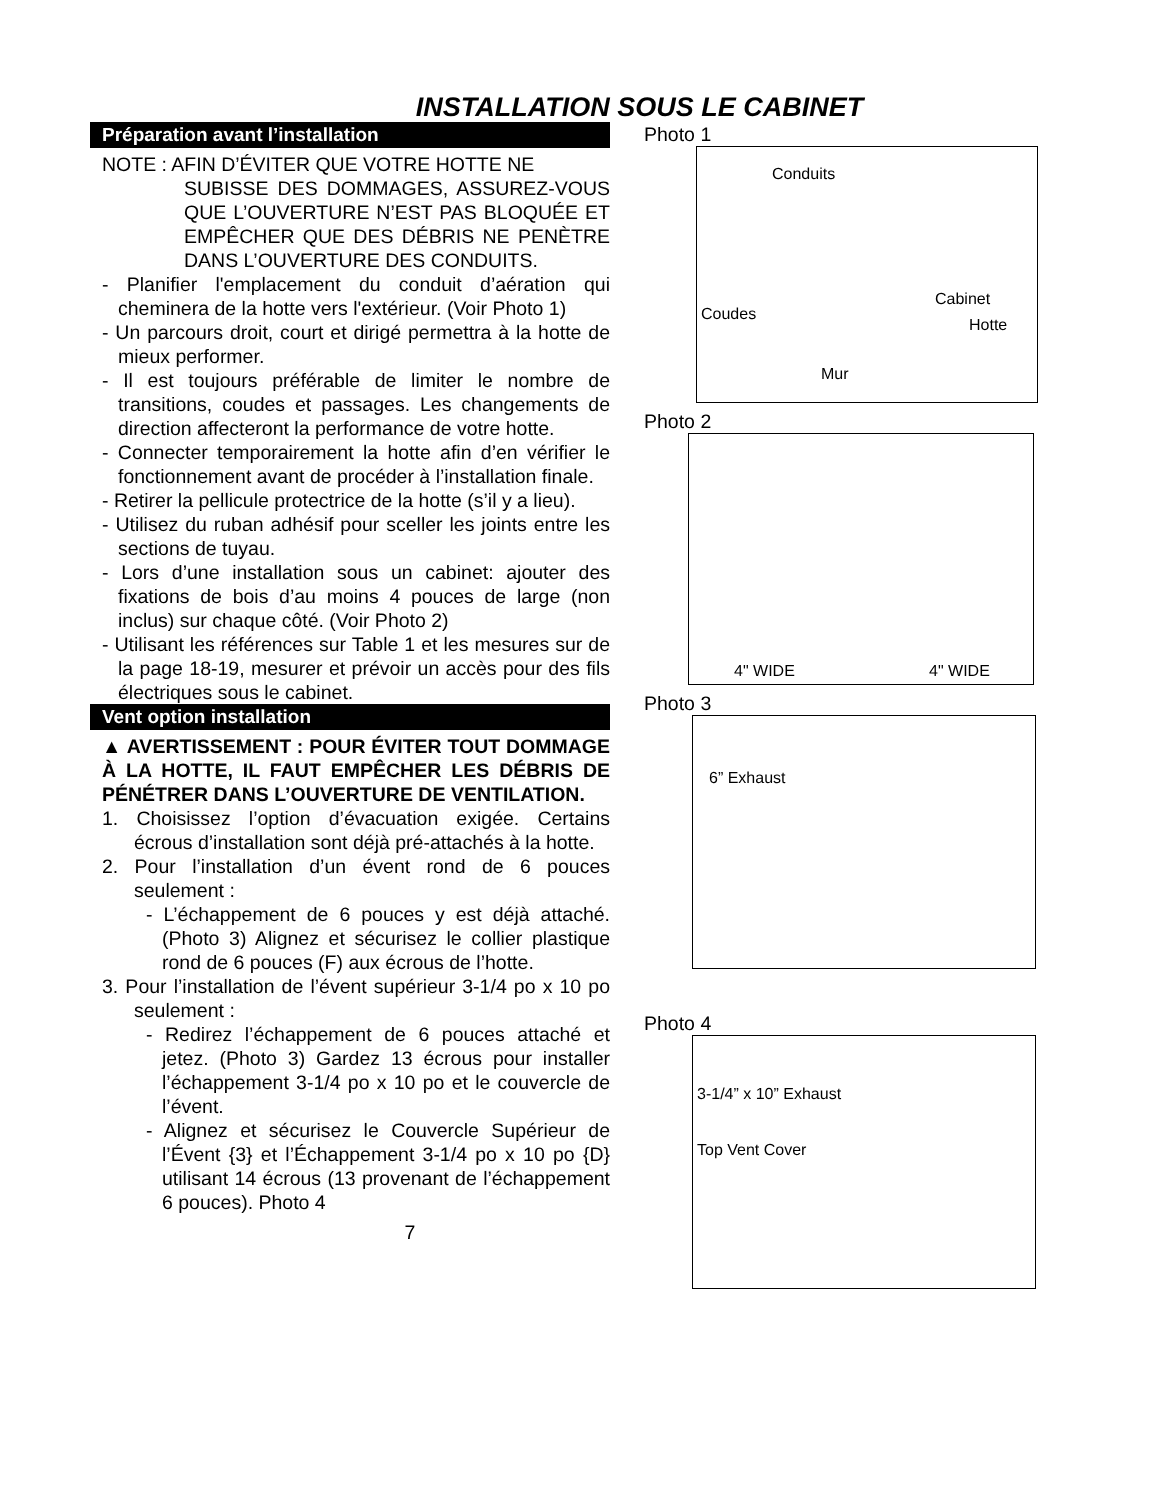INSTALLATION SOUS LE CABINET
Préparation avant l’installation
NOTE : AFIN D’ÉVITER QUE VOTRE HOTTE NE
SUBISSE DES DOMMAGES, ASSUREZ-VOUS QUE L’OUVERTURE N’EST PAS BLOQUÉE ET EMPÊCHER QUE DES DÉBRIS NE PENÈTRE DANS L’OUVERTURE DES CONDUITS.
- Planifier l'emplacement du conduit d’aération qui cheminera de la hotte vers l'extérieur. (Voir Photo 1)
- Un parcours droit, court et dirigé permettra à la hotte de mieux performer.
- Il est toujours préférable de limiter le nombre de transitions, coudes et passages. Les changements de direction affecteront la performance de votre hotte.
- Connecter temporairement la hotte afin d’en vérifier le fonctionnement avant de procéder à l’installation finale.
- Retirer la pellicule protectrice de la hotte (s’il y a lieu).
- Utilisez du ruban adhésif pour sceller les joints entre les sections de tuyau.
- Lors d’une installation sous un cabinet: ajouter des fixations de bois d’au moins 4 pouces de large (non inclus) sur chaque côté. (Voir Photo 2)
- Utilisant les références sur Table 1 et les mesures sur de la page 18-19, mesurer et prévoir un accès pour des fils électriques sous le cabinet.
Vent option installation
▲ AVERTISSEMENT : POUR ÉVITER TOUT DOMMAGE À LA HOTTE, IL FAUT EMPÊCHER LES DÉBRIS DE PÉNÉTRER DANS L’OUVERTURE DE VENTILATION.
1. Choisissez l’option d’évacuation exigée. Certains écrous d’installation sont déjà pré-attachés à la hotte.
2. Pour l’installation d’un évent rond de 6 pouces seulement :
- L’échappement de 6 pouces y est déjà attaché. (Photo 3) Alignez et sécurisez le collier plastique rond de 6 pouces (F) aux écrous de l’hotte.
3. Pour l’installation de l’évent supérieur 3-1/4 po x 10 po seulement :
- Redirez l’échappement de 6 pouces attaché et jetez. (Photo 3) Gardez 13 écrous pour installer l’échappement 3-1/4 po x 10 po et le couvercle de l’évent.
- Alignez et sécurisez le Couvercle Supérieur de l’Évent {3} et l’Échappement 3-1/4 po x 10 po {D} utilisant 14 écrous (13 provenant de l’échappement 6 pouces). Photo 4
7
Photo 1
Conduits
Coudes
Cabinet
Hotte
Mur
Photo 2
4" WIDE 4" WIDE
Photo 3
6” Exhaust
Photo 4
3-1/4” x 10” Exhaust
Top Vent Cover